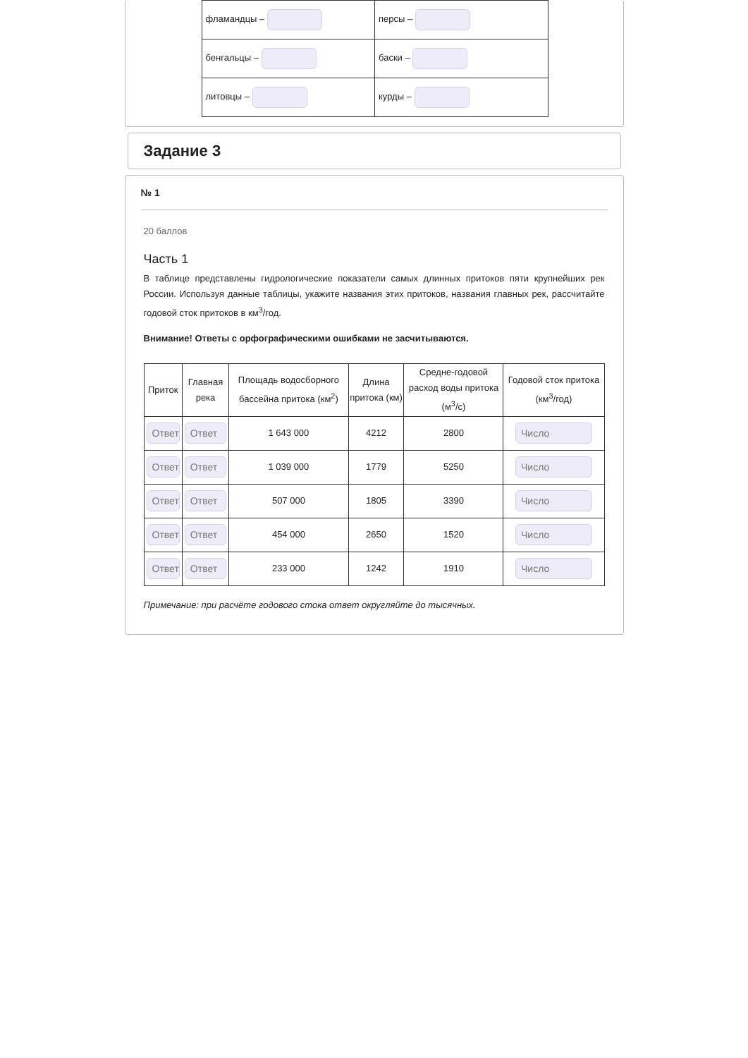| фламандцы – | персы – |
| бенгальцы – | баски – |
| литовцы – | курды – |
Задание 3
№ 1
20 баллов
Часть 1
В таблице представлены гидрологические показатели самых длинных притоков пяти крупнейших рек России. Используя данные таблицы, укажите названия этих притоков, названия главных рек, рассчитайте годовой сток притоков в км<sup>3</sup>/год.
Внимание! Ответы с орфографическими ошибками не засчитываются.
| Приток | Главная река | Площадь водосборного бассейна притока (км<sup>2</sup>) | Длина притока (км) | Средне-годовой расход воды притока (м<sup>3</sup>/с) | Годовой сток притока (км<sup>3</sup>/год) |
| --- | --- | --- | --- | --- | --- |
| Ответ | Ответ | 1 643 000 | 4212 | 2800 | Число |
| Ответ | Ответ | 1 039 000 | 1779 | 5250 | Число |
| Ответ | Ответ | 507 000 | 1805 | 3390 | Число |
| Ответ | Ответ | 454 000 | 2650 | 1520 | Число |
| Ответ | Ответ | 233 000 | 1242 | 1910 | Число |
Примечание: при расчёте годового стока ответ округляйте до тысячных.